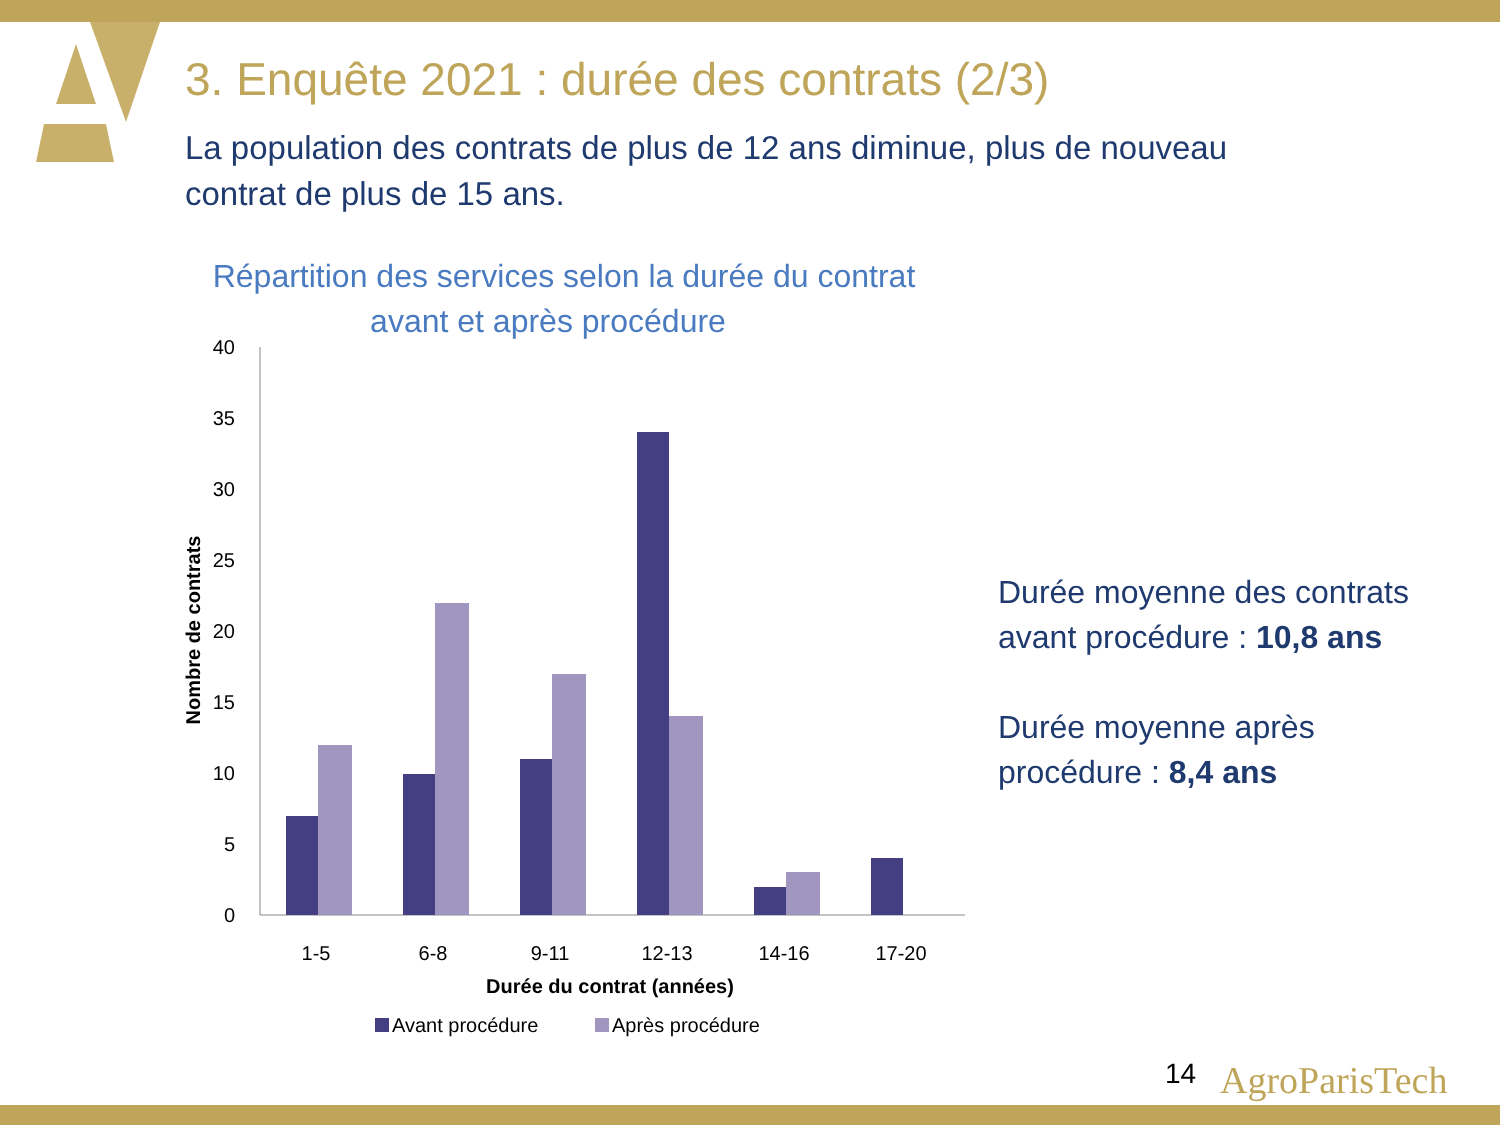3. Enquête 2021 : durée des contrats (2/3)
La population des contrats de plus de 12 ans diminue, plus de nouveau contrat de plus de 15 ans.
Répartition des services selon la durée du contrat
avant et après procédure
40
35
30
25
20
15
10
5
0
Nombre de contrats
1-5
6-8
9-11
12-13
14-16
17-20
Durée du contrat (années)
Avant procédure
Après procédure
Durée moyenne des contrats avant procédure : 10,8 ans
Durée moyenne après procédure : 8,4 ans
14 AgroParisTech